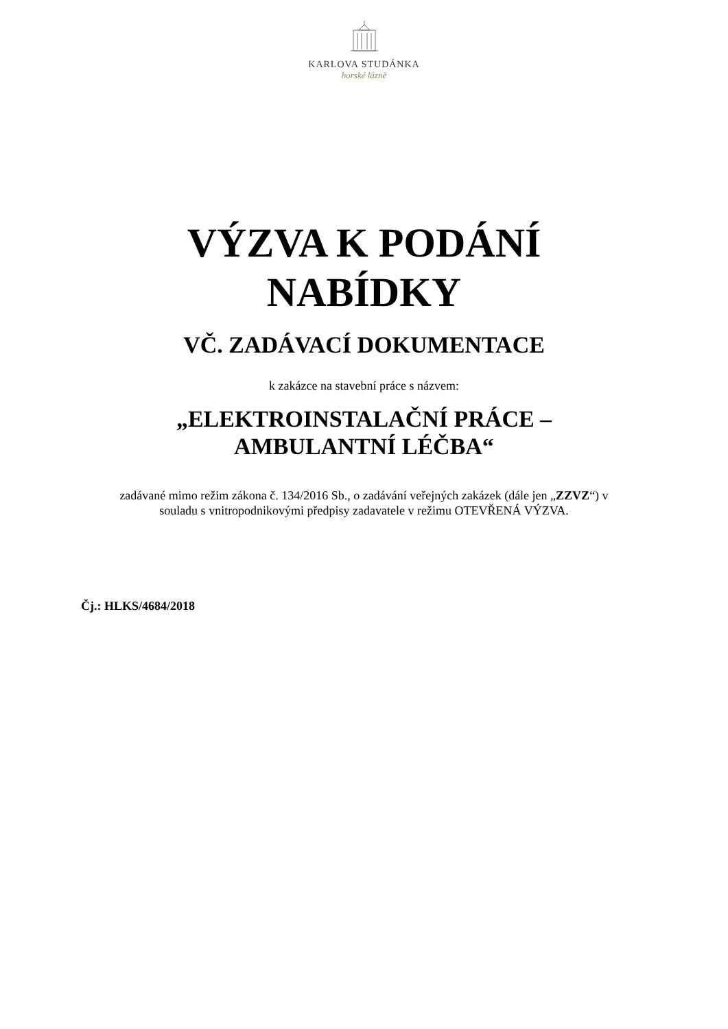KARLOVA STUDÁNKA
horské lázně
VÝZVA K PODÁNÍ
NABÍDKY
VČ. ZADÁVACÍ DOKUMENTACE
k zakázce na stavební práce s názvem:
„ELEKTROINSTALAČNÍ PRÁCE –
AMBULANTNÍ LÉČBA“
zadávané mimo režim zákona č. 134/2016 Sb., o zadávání veřejných zakázek (dále jen „ZZVZ“) v souladu s vnitropodnikovými předpisy zadavatele v režimu OTEVŘENÁ VÝZVA.
Čj.: HLKS/4684/2018